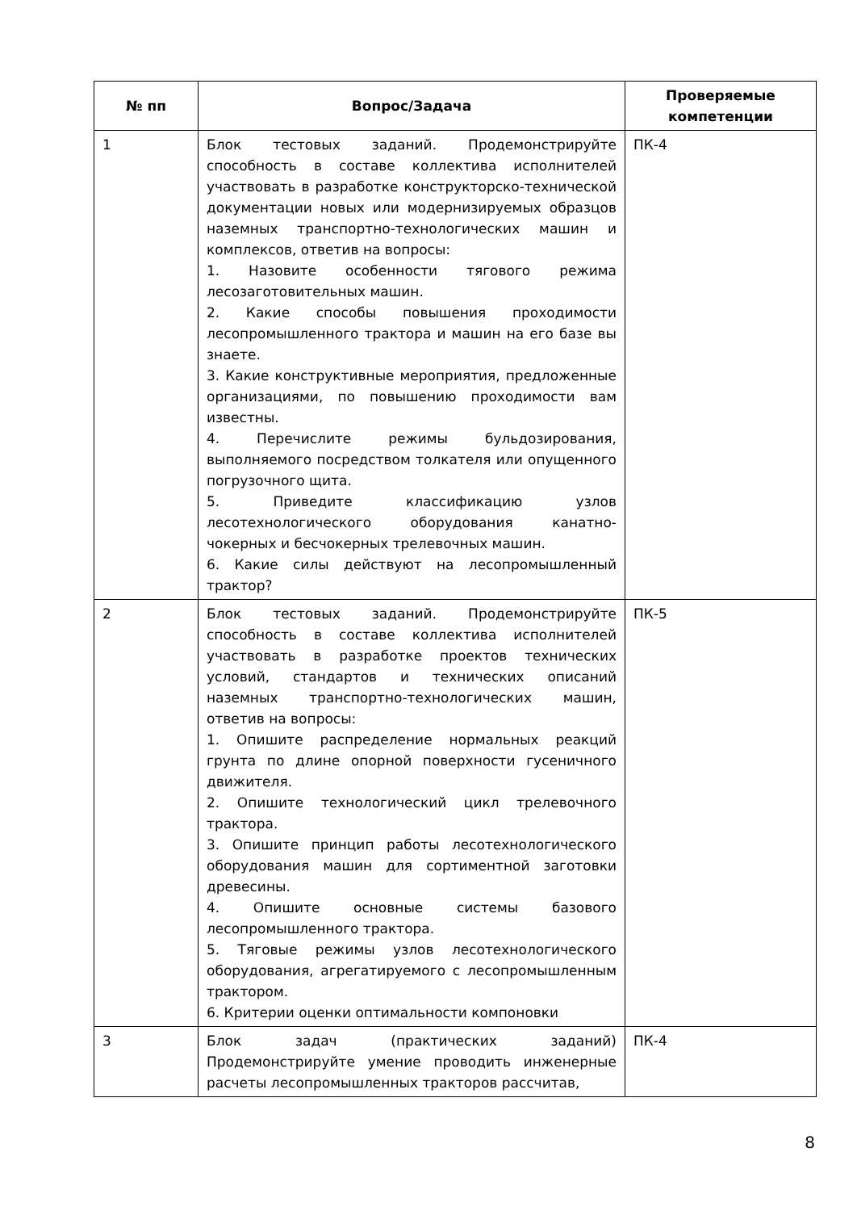| № пп | Вопрос/Задача | Проверяемые компетенции |
| --- | --- | --- |
| 1 | Блок тестовых заданий. Продемонстрируйте способность в составе коллектива исполнителей участвовать в разработке конструкторско-технической документации новых или модернизируемых образцов наземных транспортно-технологических машин и комплексов, ответив на вопросы: 1. Назовите особенности тягового режима лесозаготовительных машин. 2. Какие способы повышения проходимости лесопромышленного трактора и машин на его базе вы знаете. 3. Какие конструктивные мероприятия, предложенные организациями, по повышению проходимости вам известны. 4. Перечислите режимы бульдозирования, выполняемого посредством толкателя или опущенного погрузочного щита. 5. Приведите классификацию узлов лесотехнологического оборудования канатно-чокерных и бесчокерных трелевочных машин. 6. Какие силы действуют на лесопромышленный трактор? | ПК-4 |
| 2 | Блок тестовых заданий. Продемонстрируйте способность в составе коллектива исполнителей участвовать в разработке проектов технических условий, стандартов и технических описаний наземных транспортно-технологических машин, ответив на вопросы: 1. Опишите распределение нормальных реакций грунта по длине опорной поверхности гусеничного движителя. 2. Опишите технологический цикл трелевочного трактора. 3. Опишите принцип работы лесотехнологического оборудования машин для сортиментной заготовки древесины. 4. Опишите основные системы базового лесопромышленного трактора. 5. Тяговые режимы узлов лесотехнологического оборудования, агрегатируемого с лесопромышленным трактором. 6. Критерии оценки оптимальности компоновки | ПК-5 |
| 3 | Блок задач (практических заданий) Продемонстрируйте умение проводить инженерные расчеты лесопромышленных тракторов рассчитав, | ПК-4 |
8